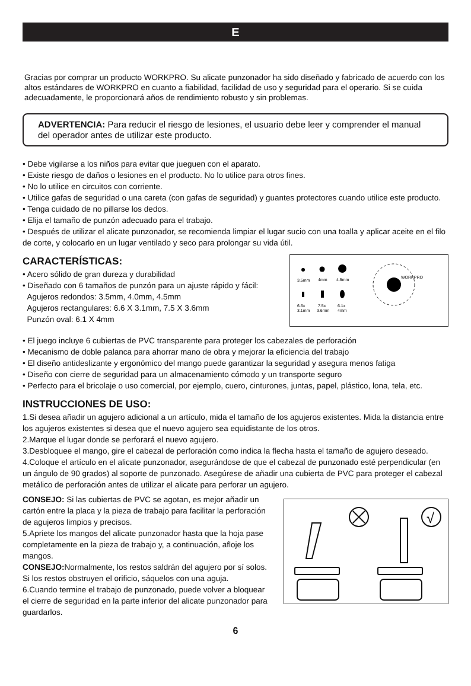E
Gracias por comprar un producto WORKPRO. Su alicate punzonador ha sido diseñado y fabricado de acuerdo con los altos estándares de WORKPRO en cuanto a fiabilidad, facilidad de uso y seguridad para el operario. Si se cuida adecuadamente, le proporcionará años de rendimiento robusto y sin problemas.
ADVERTENCIA: Para reducir el riesgo de lesiones, el usuario debe leer y comprender el manual del operador antes de utilizar este producto.
• Debe vigilarse a los niños para evitar que jueguen con el aparato.
• Existe riesgo de daños o lesiones en el producto. No lo utilice para otros fines.
• No lo utilice en circuitos con corriente.
• Utilice gafas de seguridad o una careta (con gafas de seguridad) y guantes protectores cuando utilice este producto.
• Tenga cuidado de no pillarse los dedos.
• Elija el tamaño de punzón adecuado para el trabajo.
• Después de utilizar el alicate punzonador, se recomienda limpiar el lugar sucio con una toalla y aplicar aceite en el filo de corte, y colocarlo en un lugar ventilado y seco para prolongar su vida útil.
CARACTERÍSTICAS:
• Acero sólido de gran dureza y durabilidad
• Diseñado con 6 tamaños de punzón para un ajuste rápido y fácil:
Agujeros redondos: 3.5mm, 4.0mm, 4.5mm
Agujeros rectangulares: 6.6 X 3.1mm, 7.5 X 3.6mm
Punzón oval: 6.1 X 4mm
3.5mm
4mm
4.5mm
6.6x
3.1mm
7.5x
3.6mm
6.1x
4mm
WORKPRO
• El juego incluye 6 cubiertas de PVC transparente para proteger los cabezales de perforación
• Mecanismo de doble palanca para ahorrar mano de obra y mejorar la eficiencia del trabajo
• El diseño antideslizante y ergonómico del mango puede garantizar la seguridad y asegura menos fatiga
• Diseño con cierre de seguridad para un almacenamiento cómodo y un transporte seguro
• Perfecto para el bricolaje o uso comercial, por ejemplo, cuero, cinturones, juntas, papel, plástico, lona, tela, etc.
INSTRUCCIONES DE USO:
1.Si desea añadir un agujero adicional a un artículo, mida el tamaño de los agujeros existentes. Mida la distancia entre los agujeros existentes si desea que el nuevo agujero sea equidistante de los otros.
2.Marque el lugar donde se perforará el nuevo agujero.
3.Desbloquee el mango, gire el cabezal de perforación como indica la flecha hasta el tamaño de agujero deseado.
4.Coloque el artículo en el alicate punzonador, asegurándose de que el cabezal de punzonado esté perpendicular (en un ángulo de 90 grados) al soporte de punzonado. Asegúrese de añadir una cubierta de PVC para proteger el cabezal metálico de perforación antes de utilizar el alicate para perforar un agujero.
CONSEJO: Si las cubiertas de PVC se agotan, es mejor añadir un cartón entre la placa y la pieza de trabajo para facilitar la perforación de agujeros limpios y precisos.
5.Apriete los mangos del alicate punzonador hasta que la hoja pase completamente en la pieza de trabajo y, a continuación, afloje los mangos.
CONSEJO: Normalmente, los restos saldrán del agujero por sí solos. Si los restos obstruyen el orificio, sáquelos con una aguja.
6.Cuando termine el trabajo de punzonado, puede volver a bloquear el cierre de seguridad en la parte inferior del alicate punzonador para guardarlos.
√
6